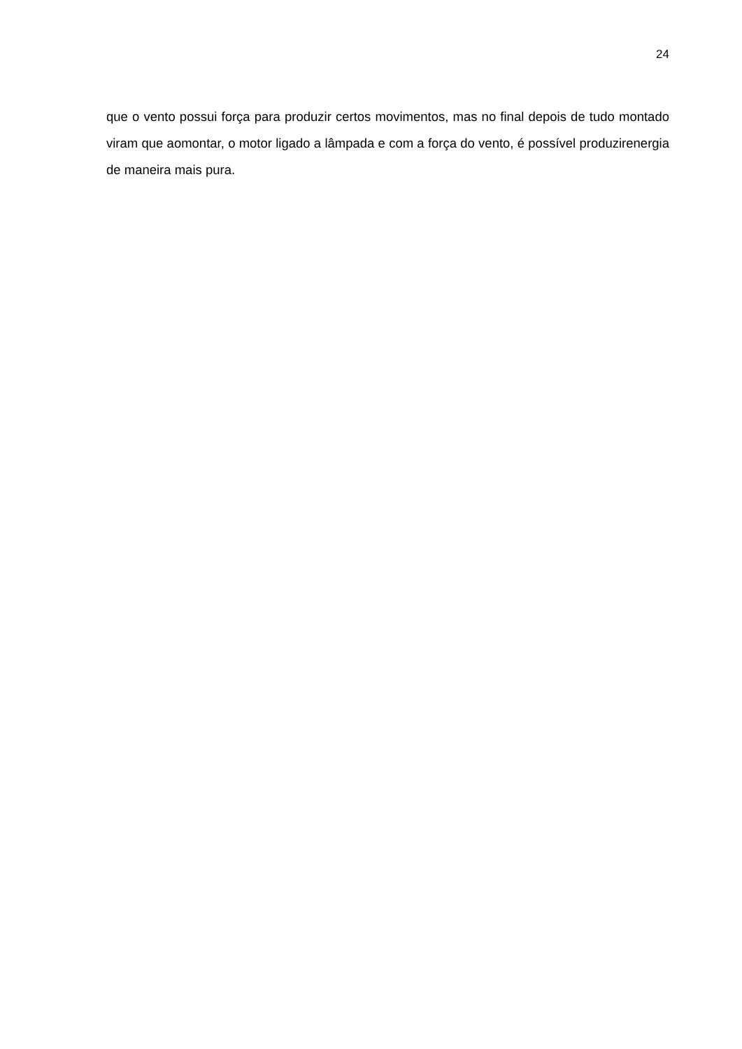24
que o vento possui força para produzir certos movimentos, mas no final depois de tudo montado viram que aomontar, o motor ligado a lâmpada e com a força do vento, é possível produzirenergia de maneira mais pura.